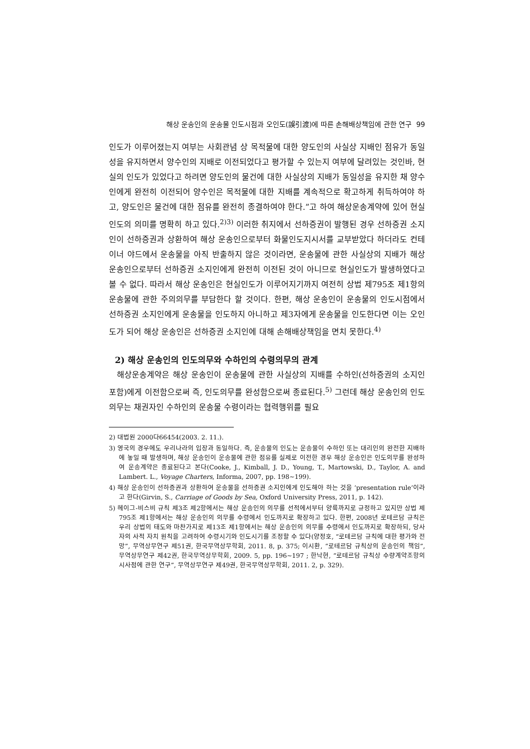해상 운송인의 운송물 인도시점과 오인도(誤引渡)에 따른 손해배상책임에 관한 연구 99
인도가 이루어졌는지 여부는 사회관념 상 목적물에 대한 양도인의 사실상 지배인 점유가 동일성을 유지하면서 양수인의 지배로 이전되었다고 평가할 수 있는지 여부에 달려있는 것인바, 현실의 인도가 있었다고 하려면 양도인의 물건에 대한 사실상의 지배가 동일성을 유지한 채 양수인에게 완전히 이전되어 양수인은 목적물에 대한 지배를 계속적으로 확고하게 취득하여야 하고, 양도인은 물건에 대한 점유를 완전히 종결하여야 한다.”고 하여 해상운송계약에 있어 현실인도의 의미를 명확히 하고 있다.<sup>2)3)</sup> 이러한 취지에서 선하증권이 발행된 경우 선하증권 소지인이 선하증권과 상환하여 해상 운송인으로부터 화물인도지시서를 교부받았다 하더라도 컨테이너 야드에서 운송물을 아직 반출하지 않은 것이라면, 운송물에 관한 사실상의 지배가 해상 운송인으로부터 선하증권 소지인에게 완전히 이전된 것이 아니므로 현실인도가 발생하였다고 볼 수 없다. 따라서 해상 운송인은 현실인도가 이루어지기까지 여전히 상법 제795조 제1항의 운송물에 관한 주의의무를 부담한다 할 것이다. 한편, 해상 운송인이 운송물의 인도시점에서 선하증권 소지인에게 운송물을 인도하지 아니하고 제3자에게 운송물을 인도한다면 이는 오인도가 되어 해상 운송인은 선하증권 소지인에 대해 손해배상책임을 면치 못한다.<sup>4)</sup>
2) 해상 운송인의 인도의무와 수하인의 수령의무의 관계
해상운송계약은 해상 운송인이 운송물에 관한 사실상의 지배를 수하인(선하증권의 소지인 포함)에게 이전함으로써 즉, 인도의무를 완성함으로써 종료된다.<sup>5)</sup> 그런데 해상 운송인의 인도의무는 채권자인 수하인의 운송물 수령이라는 협력행위를 필요
2) 대법원 2000다66454(2003. 2. 11.).
3) 영국의 경우에도 우리나라의 입장과 동일하다. 즉, 운송물의 인도는 운송물이 수하인 또는 대리인의 완전한 지배하에 놓일 때 발생하며, 해상 운송인이 운송물에 관한 점유를 실제로 이전한 경우 해상 운송인은 인도의무를 완성하여 운송계약은 종료된다고 본다(Cooke, J., Kimball, J. D., Young, T., Martowski, D., Taylor, A. and Lambert. L., Voyage Charters, Informa, 2007, pp. 198~199).
4) 해상 운송인이 선하증권과 상환하여 운송물을 선하증권 소지인에게 인도해야 하는 것을 ‘presentation rule’이라고 한다(Girvin, S., Carriage of Goods by Sea, Oxford University Press, 2011, p. 142).
5) 헤이그-비스비 규칙 제3조 제2항에서는 해상 운송인의 의무를 선적에서부터 양륙까지로 규정하고 있지만 상법 제795조 제1항에서는 해상 운송인의 의무를 수령에서 인도까지로 확장하고 있다. 한편, 2008년 로테르담 규칙은 우리 상법의 태도와 마찬가지로 제13조 제1항에서는 해상 운송인의 의무를 수령에서 인도까지로 확장하되, 당사자의 사적 자치 원칙을 고려하여 수령시기와 인도시기를 조정할 수 있다(양정호, “로테르담 규칙에 대한 평가와 전망”, 무역상무연구 제51권, 한국무역상무학회, 2011. 8, p. 375; 이시환, “로테르담 규칙상의 운송인의 책임”, 무역상무연구 제42권, 한국무역상무학회, 2009. 5, pp. 196~197 ; 한낙현, “로테르담 규칙상 수량계약조항의 시사점에 관한 연구”, 무역상무연구 제49권, 한국무역상무학회, 2011. 2, p. 329).